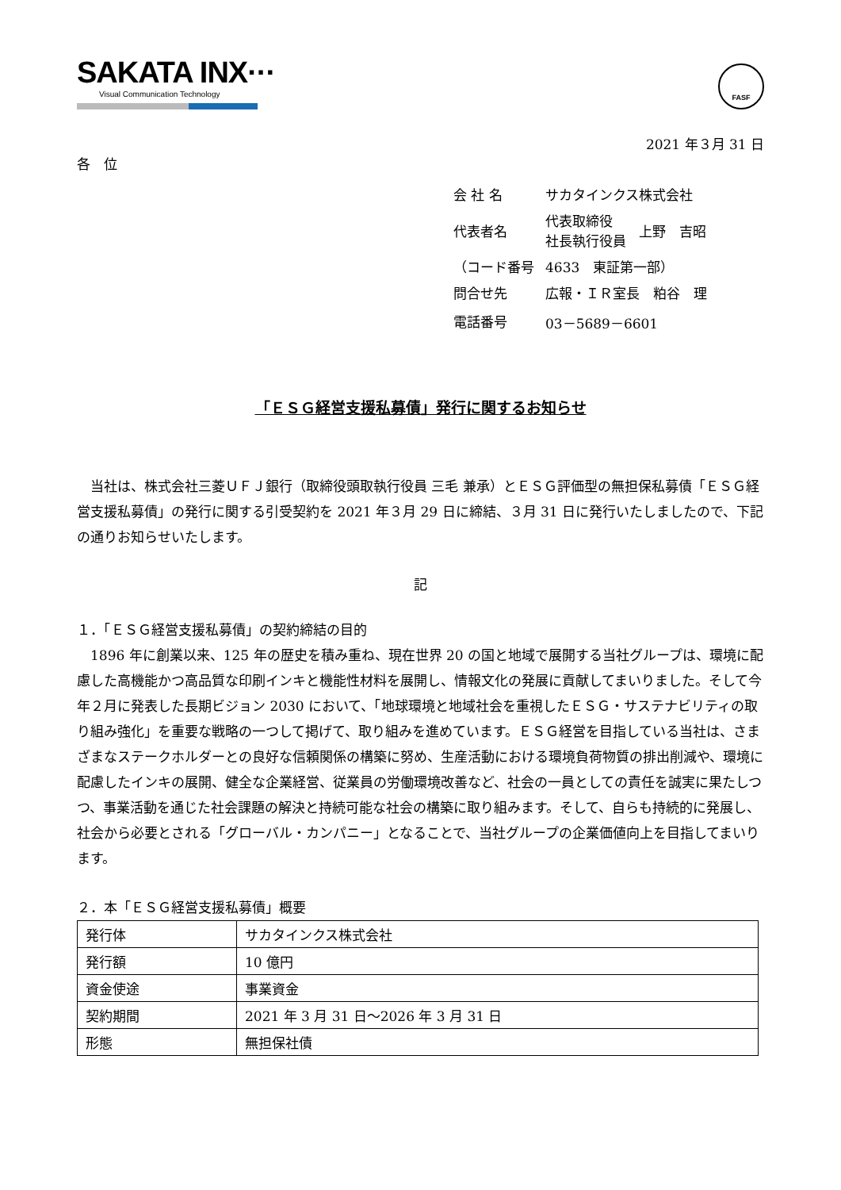SAKATA INX···
Visual Communication Technology
FASF
2021 年３月 31 日
各　位
| 会 社 名 | サカタインクス株式会社 | |
| 代表者名 | 代表取締役 社長執行役員 | 上野 吉昭 |
| （コード番号 | 4633 東証第一部） | |
| 問合せ先 | 広報・ＩＲ室長 粕谷 理 | |
| 電話番号 | 03－5689－6601 | |
「ＥＳＧ経営支援私募債」発行に関するお知らせ
　当社は、株式会社三菱ＵＦＪ銀行（取締役頭取執行役員 三毛 兼承）とＥＳＧ評価型の無担保私募債「ＥＳＧ経営支援私募債」の発行に関する引受契約を 2021 年３月 29 日に締結、３月 31 日に発行いたしましたので、下記の通りお知らせいたします。
記
１．「ＥＳＧ経営支援私募債」の契約締結の目的
　1896 年に創業以来、125 年の歴史を積み重ね、現在世界 20 の国と地域で展開する当社グループは、環境に配慮した高機能かつ高品質な印刷インキと機能性材料を展開し、情報文化の発展に貢献してまいりました。そして今年２月に発表した長期ビジョン 2030 において、「地球環境と地域社会を重視したＥＳＧ・サステナビリティの取り組み強化」を重要な戦略の一つして掲げて、取り組みを進めています。ＥＳＧ経営を目指している当社は、さまざまなステークホルダーとの良好な信頼関係の構築に努め、生産活動における環境負荷物質の排出削減や、環境に配慮したインキの展開、健全な企業経営、従業員の労働環境改善など、社会の一員としての責任を誠実に果たしつつ、事業活動を通じた社会課題の解決と持続可能な社会の構築に取り組みます。そして、自らも持続的に発展し、社会から必要とされる「グローバル・カンパニー」となることで、当社グループの企業価値向上を目指してまいります。
２．本「ＥＳＧ経営支援私募債」概要
| 発行体 | サカタインクス株式会社 |
| 発行額 | 10 億円 |
| 資金使途 | 事業資金 |
| 契約期間 | 2021 年 3 月 31 日～2026 年 3 月 31 日 |
| 形態 | 無担保社債 |